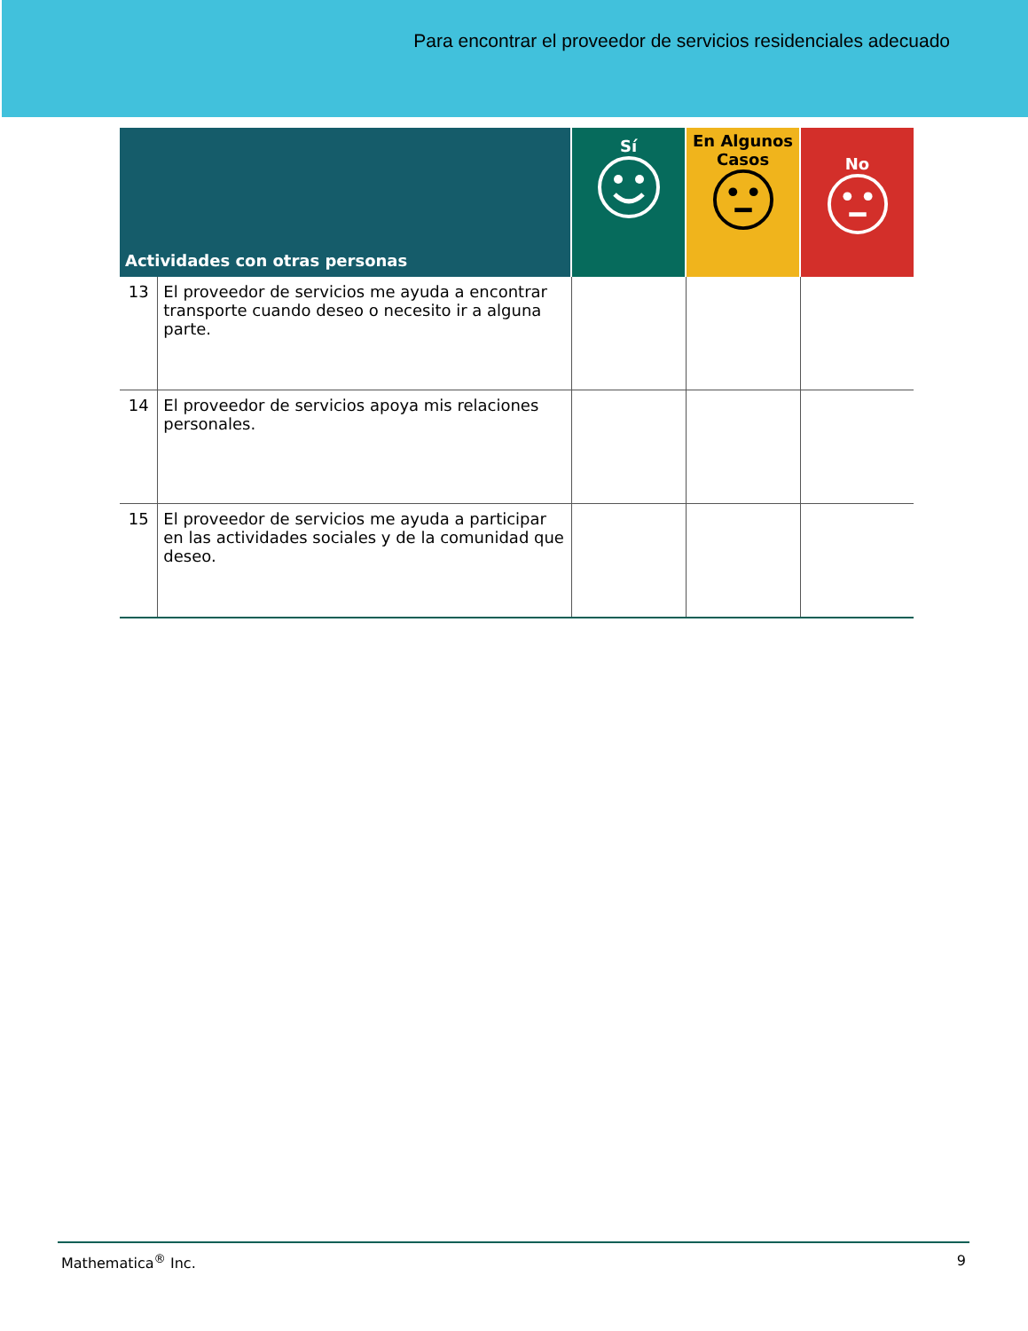Para encontrar el proveedor de servicios residenciales adecuado
| Actividades con otras personas | | Sí | En Algunos Casos | No |
| --- | --- | --- | --- | --- |
| 13 | El proveedor de servicios me ayuda a encontrar transporte cuando deseo o necesito ir a alguna parte. | | | |
| 14 | El proveedor de servicios apoya mis relaciones personales. | | | |
| 15 | El proveedor de servicios me ayuda a participar en las actividades sociales y de la comunidad que deseo. | | | |
Mathematica<sup>®</sup> Inc. 9